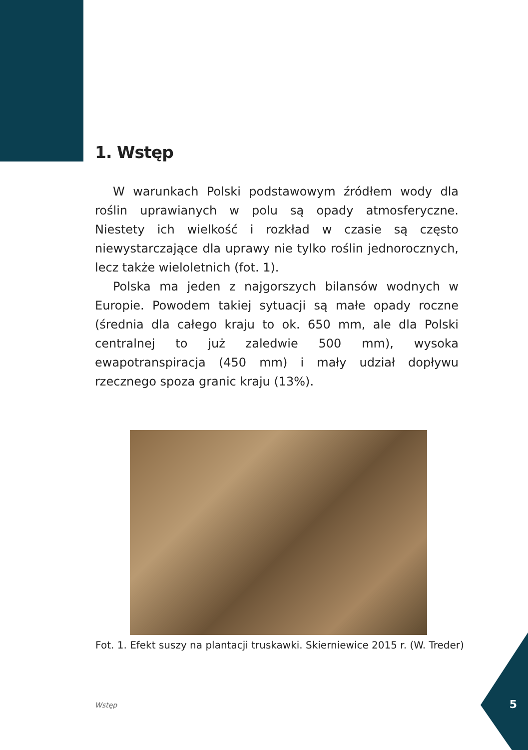1. Wstęp
W warunkach Polski podstawowym źródłem wody dla roślin uprawianych w polu są opady atmosferyczne. Niestety ich wielkość i rozkład w czasie są często niewystarczające dla uprawy nie tylko roślin jednorocznych, lecz także wieloletnich (fot. 1).
Polska ma jeden z najgorszych bilansów wodnych w Europie. Powodem takiej sytuacji są małe opady roczne (średnia dla całego kraju to ok. 650 mm, ale dla Polski centralnej to już zaledwie 500 mm), wysoka ewapotranspiracja (450 mm) i mały udział dopływu rzecznego spoza granic kraju (13%).
Fot. 1. Efekt suszy na plantacji truskawki. Skierniewice 2015 r. (W. Treder)
Wstęp 5